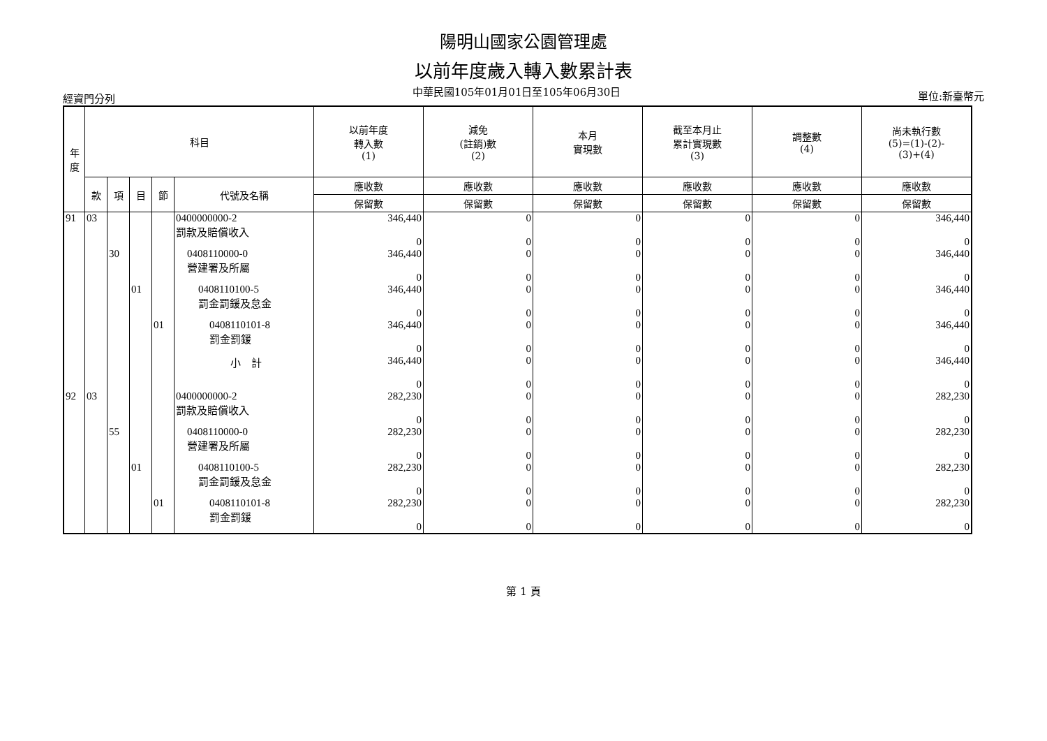陽明山國家公園管理處
以前年度歲入轉入數累計表
經資門分列 中華民國105年01月01日至105年06月30日 單位:新臺幣元
| 年 度 | 科目 | | | | | 以前年度 轉入數 (1) | 減免 (註銷)數 (2) | 本月 實現數 | 截至本月止 累計實現數 (3) | 調整數 (4) | 尚未執行數 (5)=(1)-(2)- (3)+(4) |
| --- | --- | --- | --- | --- | --- | --- | --- | --- | --- | --- | --- |
| | 款 | 項 | 目 | 節 | 代號及名稱 | 應收數 | 應收數 | 應收數 | 應收數 | 應收數 | 應收數 |
| | | | | | | 保留數 | 保留數 | 保留數 | 保留數 | 保留數 | 保留數 |
| 91 | 03 | | | | 0400000000-2 罰款及賠償收入 | 346,440 0 | 0 0 | 0 0 | 0 0 | 0 0 | 346,440 0 |
| | | 30 | | | 0408110000-0 營建署及所屬 | 346,440 0 | 0 0 | 0 0 | 0 0 | 0 0 | 346,440 0 |
| | | | 01 | | 0408110100-5 罰金罰鍰及怠金 | 346,440 0 | 0 0 | 0 0 | 0 0 | 0 0 | 346,440 0 |
| | | | | 01 | 0408110101-8 罰金罰鍰 | 346,440 0 | 0 0 | 0 0 | 0 0 | 0 0 | 346,440 0 |
| | | | | | 小 計 | 346,440 0 | 0 0 | 0 0 | 0 0 | 0 0 | 346,440 0 |
| 92 | 03 | | | | 0400000000-2 罰款及賠償收入 | 282,230 0 | 0 0 | 0 0 | 0 0 | 0 0 | 282,230 0 |
| | | 55 | | | 0408110000-0 營建署及所屬 | 282,230 0 | 0 0 | 0 0 | 0 0 | 0 0 | 282,230 0 |
| | | | 01 | | 0408110100-5 罰金罰鍰及怠金 | 282,230 0 | 0 0 | 0 0 | 0 0 | 0 0 | 282,230 0 |
| | | | | 01 | 0408110101-8 罰金罰鍰 | 282,230 0 | 0 0 | 0 0 | 0 0 | 0 0 | 282,230 0 |
第 1 頁